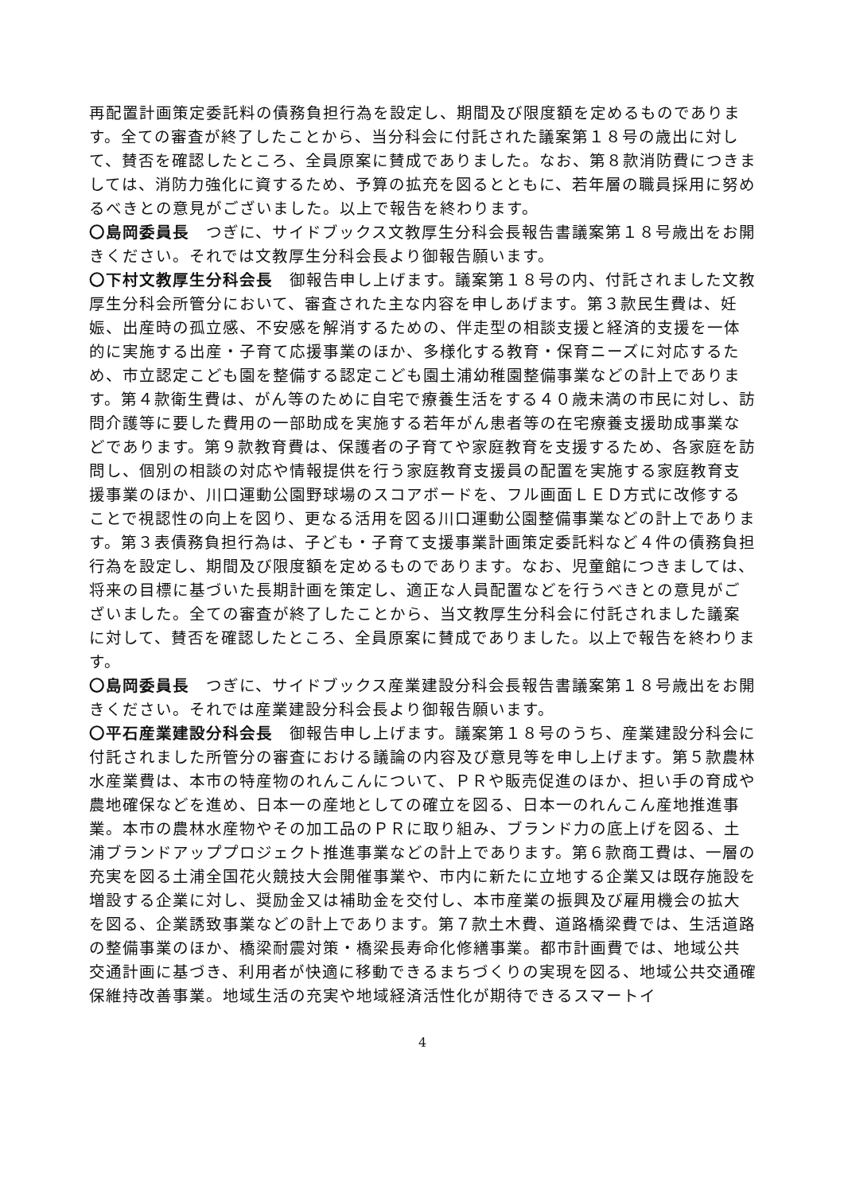再配置計画策定委託料の債務負担行為を設定し、期間及び限度額を定めるものであります。全ての審査が終了したことから、当分科会に付託された議案第１８号の歳出に対して、賛否を確認したところ、全員原案に賛成でありました。なお、第８款消防費につきましては、消防力強化に資するため、予算の拡充を図るとともに、若年層の職員採用に努めるべきとの意見がございました。以上で報告を終わります。
〇島岡委員長　つぎに、サイドブックス文教厚生分科会長報告書議案第１８号歳出をお開きください。それでは文教厚生分科会長より御報告願います。
〇下村文教厚生分科会長　御報告申し上げます。議案第１８号の内、付託されました文教厚生分科会所管分において、審査された主な内容を申しあげます。第３款民生費は、妊娠、出産時の孤立感、不安感を解消するための、伴走型の相談支援と経済的支援を一体的に実施する出産・子育て応援事業のほか、多様化する教育・保育ニーズに対応するため、市立認定こども園を整備する認定こども園土浦幼稚園整備事業などの計上であります。第４款衛生費は、がん等のために自宅で療養生活をする４０歳未満の市民に対し、訪問介護等に要した費用の一部助成を実施する若年がん患者等の在宅療養支援助成事業などであります。第９款教育費は、保護者の子育てや家庭教育を支援するため、各家庭を訪問し、個別の相談の対応や情報提供を行う家庭教育支援員の配置を実施する家庭教育支援事業のほか、川口運動公園野球場のスコアボードを、フル画面ＬＥＤ方式に改修することで視認性の向上を図り、更なる活用を図る川口運動公園整備事業などの計上であります。第３表債務負担行為は、子ども・子育て支援事業計画策定委託料など４件の債務負担行為を設定し、期間及び限度額を定めるものであります。なお、児童館につきましては、将来の目標に基づいた長期計画を策定し、適正な人員配置などを行うべきとの意見がございました。全ての審査が終了したことから、当文教厚生分科会に付託されました議案に対して、賛否を確認したところ、全員原案に賛成でありました。以上で報告を終わります。
〇島岡委員長　つぎに、サイドブックス産業建設分科会長報告書議案第１８号歳出をお開きください。それでは産業建設分科会長より御報告願います。
〇平石産業建設分科会長　御報告申し上げます。議案第１８号のうち、産業建設分科会に付託されました所管分の審査における議論の内容及び意見等を申し上げます。第５款農林水産業費は、本市の特産物のれんこんについて、ＰＲや販売促進のほか、担い手の育成や農地確保などを進め、日本一の産地としての確立を図る、日本一のれんこん産地推進事業。本市の農林水産物やその加工品のＰＲに取り組み、ブランド力の底上げを図る、土浦ブランドアッププロジェクト推進事業などの計上であります。第６款商工費は、一層の充実を図る土浦全国花火競技大会開催事業や、市内に新たに立地する企業又は既存施設を増設する企業に対し、奨励金又は補助金を交付し、本市産業の振興及び雇用機会の拡大を図る、企業誘致事業などの計上であります。第７款土木費、道路橋梁費では、生活道路の整備事業のほか、橋梁耐震対策・橋梁長寿命化修繕事業。都市計画費では、地域公共交通計画に基づき、利用者が快適に移動できるまちづくりの実現を図る、地域公共交通確保維持改善事業。地域生活の充実や地域経済活性化が期待できるスマートイ
4